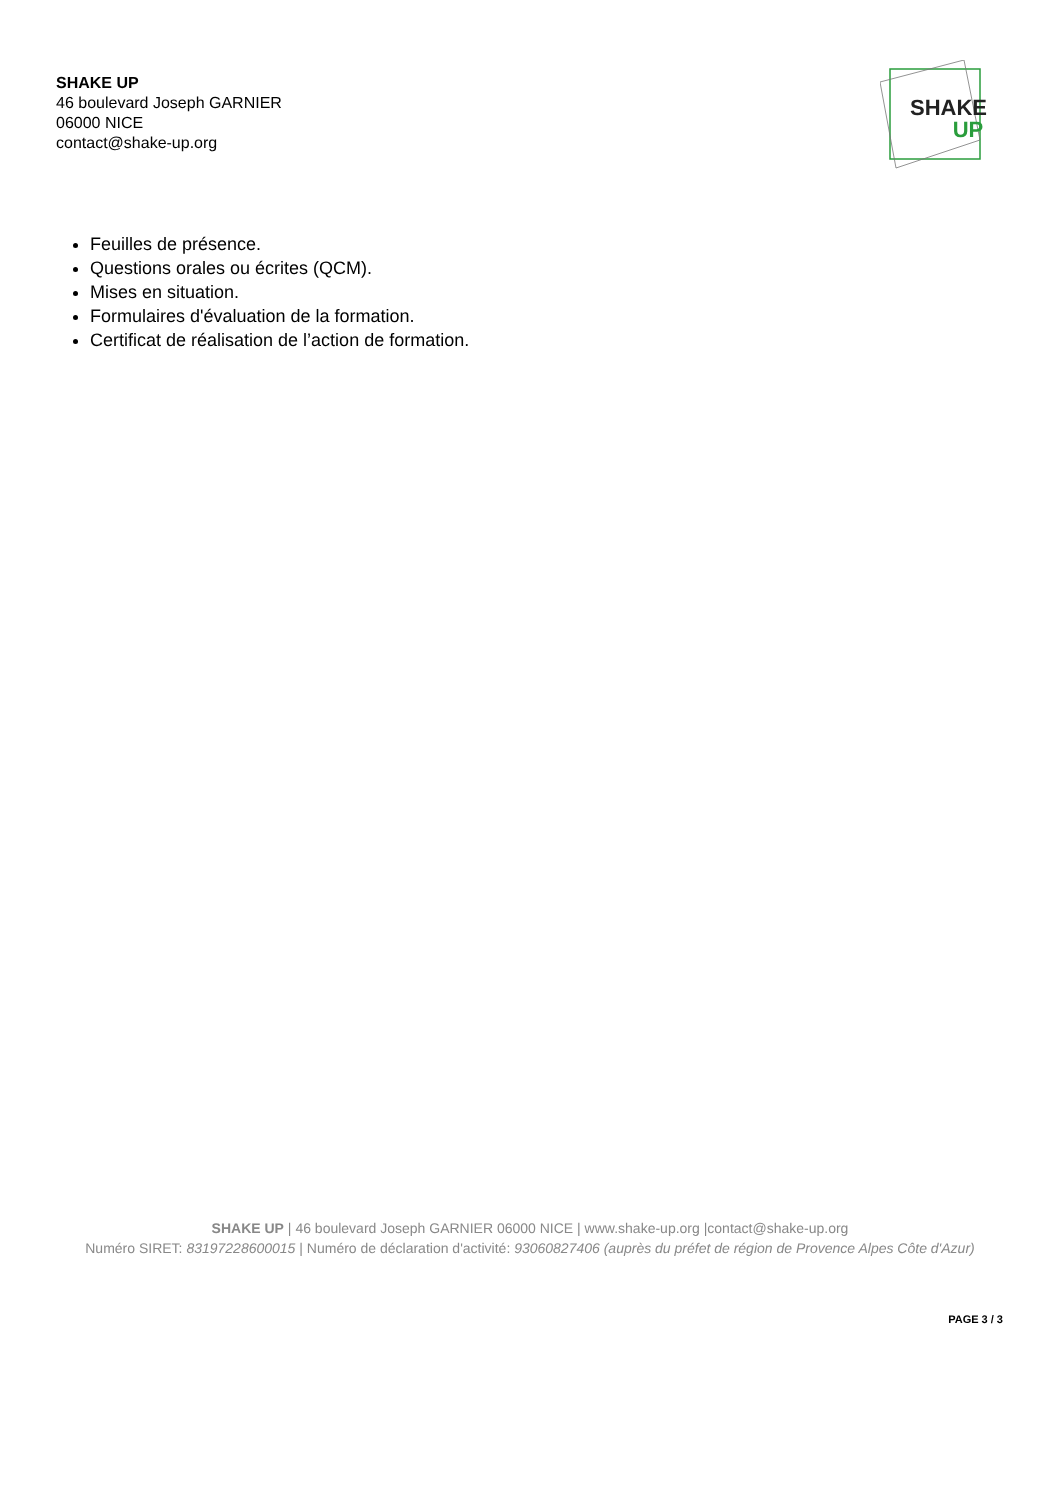SHAKE UP
46 boulevard Joseph GARNIER
06000 NICE
contact@shake-up.org
SHAKE
UP
Feuilles de présence.
Questions orales ou écrites (QCM).
Mises en situation.
Formulaires d'évaluation de la formation.
Certificat de réalisation de l’action de formation.
SHAKE UP | 46 boulevard Joseph GARNIER 06000 NICE | www.shake-up.org |contact@shake-up.org
Numéro SIRET: 83197228600015 | Numéro de déclaration d'activité: 93060827406 (auprès du préfet de région de Provence Alpes Côte d'Azur)
PAGE 3 / 3